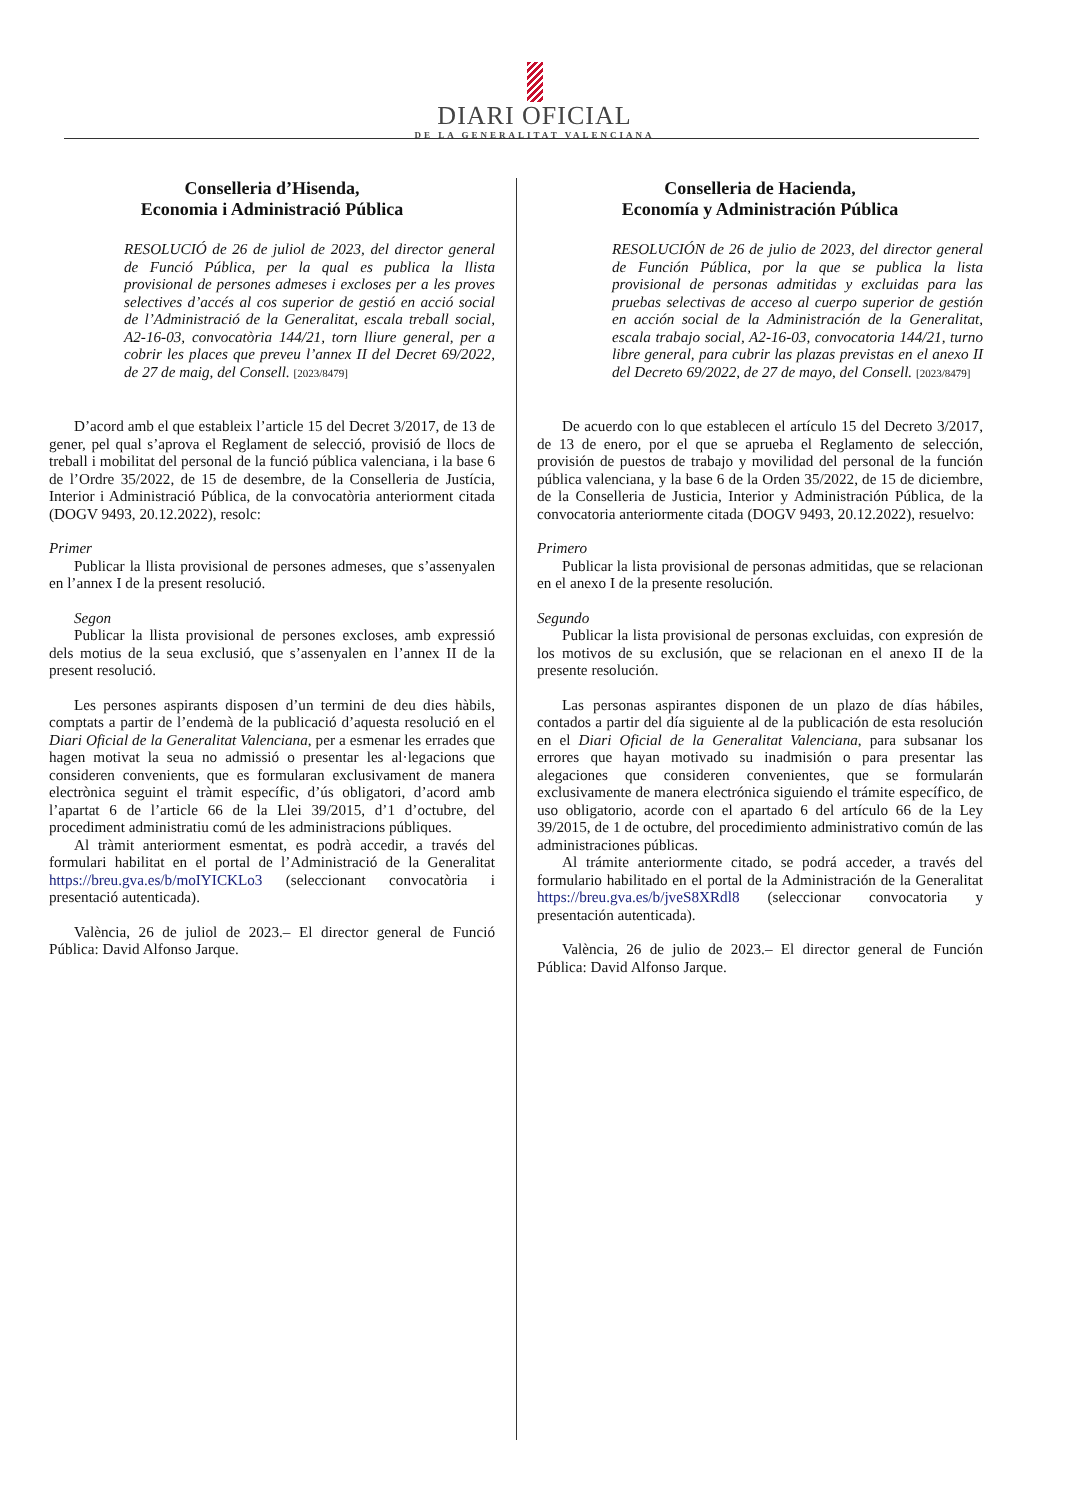DIARI OFICIAL
DE LA GENERALITAT VALENCIANA
Conselleria d’Hisenda,
Economia i Administració Pública
RESOLUCIÓ de 26 de juliol de 2023, del director general de Funció Pública, per la qual es publica la llista provisional de persones admeses i excloses per a les proves selectives d’accés al cos superior de gestió en acció social de l’Administració de la Generalitat, escala treball social, A2-16-03, convocatòria 144/21, torn lliure general, per a cobrir les places que preveu l’annex II del Decret 69/2022, de 27 de maig, del Consell. [2023/8479]
D’acord amb el que estableix l’article 15 del Decret 3/2017, de 13 de gener, pel qual s’aprova el Reglament de selecció, provisió de llocs de treball i mobilitat del personal de la funció pública valenciana, i la base 6 de l’Ordre 35/2022, de 15 de desembre, de la Conselleria de Justícia, Interior i Administració Pública, de la convocatòria anteriorment citada (DOGV 9493, 20.12.2022), resolc:
Primer
Publicar la llista provisional de persones admeses, que s’assenyalen en l’annex I de la present resolució.
Segon
Publicar la llista provisional de persones excloses, amb expressió dels motius de la seua exclusió, que s’assenyalen en l’annex II de la present resolució.
Les persones aspirants disposen d’un termini de deu dies hàbils, comptats a partir de l’endemà de la publicació d’aquesta resolució en el Diari Oficial de la Generalitat Valenciana, per a esmenar les errades que hagen motivat la seua no admissió o presentar les al·legacions que consideren convenients, que es formularan exclusivament de manera electrònica seguint el tràmit específic, d’ús obligatori, d’acord amb l’apartat 6 de l’article 66 de la Llei 39/2015, d’1 d’octubre, del procediment administratiu comú de les administracions públiques.
Al tràmit anteriorment esmentat, es podrà accedir, a través del formulari habilitat en el portal de l’Administració de la Generalitat https://breu.gva.es/b/moIYICKLo3 (seleccionant convocatòria i presentació autenticada).
València, 26 de juliol de 2023.– El director general de Funció Pública: David Alfonso Jarque.
Conselleria de Hacienda,
Economía y Administración Pública
RESOLUCIÓN de 26 de julio de 2023, del director general de Función Pública, por la que se publica la lista provisional de personas admitidas y excluidas para las pruebas selectivas de acceso al cuerpo superior de gestión en acción social de la Administración de la Generalitat, escala trabajo social, A2-16-03, convocatoria 144/21, turno libre general, para cubrir las plazas previstas en el anexo II del Decreto 69/2022, de 27 de mayo, del Consell. [2023/8479]
De acuerdo con lo que establecen el artículo 15 del Decreto 3/2017, de 13 de enero, por el que se aprueba el Reglamento de selección, provisión de puestos de trabajo y movilidad del personal de la función pública valenciana, y la base 6 de la Orden 35/2022, de 15 de diciembre, de la Conselleria de Justicia, Interior y Administración Pública, de la convocatoria anteriormente citada (DOGV 9493, 20.12.2022), resuelvo:
Primero
Publicar la lista provisional de personas admitidas, que se relacionan en el anexo I de la presente resolución.
Segundo
Publicar la lista provisional de personas excluidas, con expresión de los motivos de su exclusión, que se relacionan en el anexo II de la presente resolución.
Las personas aspirantes disponen de un plazo de días hábiles, contados a partir del día siguiente al de la publicación de esta resolución en el Diari Oficial de la Generalitat Valenciana, para subsanar los errores que hayan motivado su inadmisión o para presentar las alegaciones que consideren convenientes, que se formularán exclusivamente de manera electrónica siguiendo el trámite específico, de uso obligatorio, acorde con el apartado 6 del artículo 66 de la Ley 39/2015, de 1 de octubre, del procedimiento administrativo común de las administraciones públicas.
Al trámite anteriormente citado, se podrá acceder, a través del formulario habilitado en el portal de la Administración de la Generalitat https://breu.gva.es/b/jveS8XRdl8 (seleccionar convocatoria y presentación autenticada).
València, 26 de julio de 2023.– El director general de Función Pública: David Alfonso Jarque.